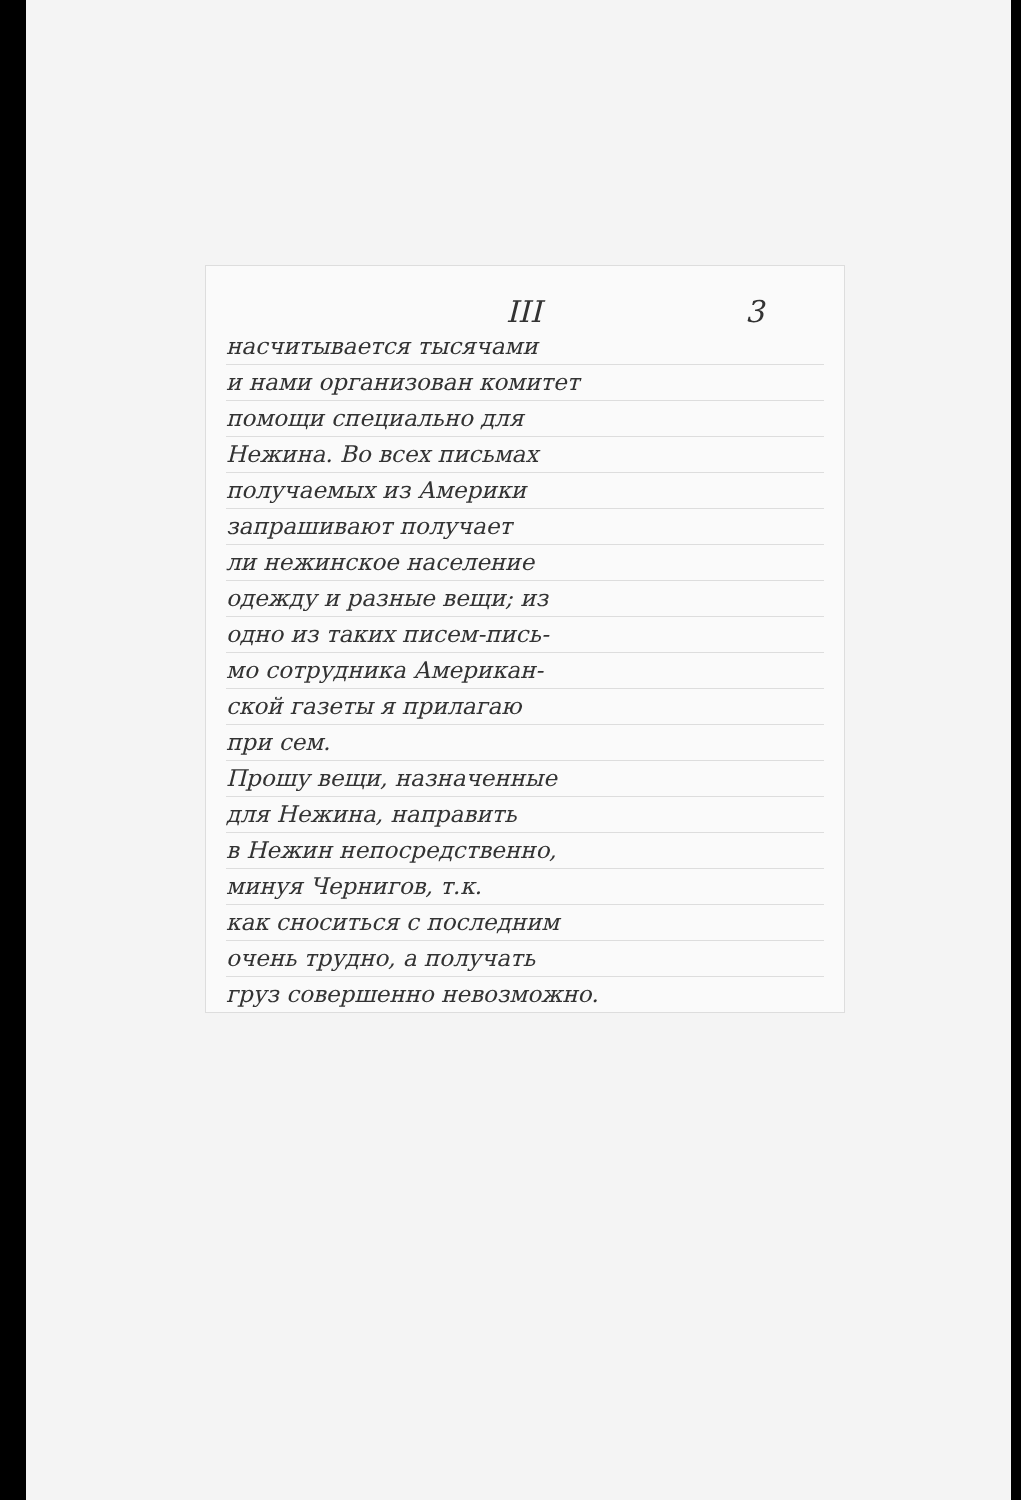III 3
насчитывается тысячами
и нами организован комитет
помощи специально для
Нежина. Во всех письмах
получаемых из Америки
запрашивают получает
ли нежинское население
одежду и разные вещи; из
одно из таких писем-пись-
мо сотрудника Американ-
ской газеты я прилагаю
при сем.
Прошу вещи, назначенные
для Нежина, направить
в Нежин непосредственно,
минуя Чернигов, т.к.
как сноситься с последним
очень трудно, а получать
груз совершенно невозможно.